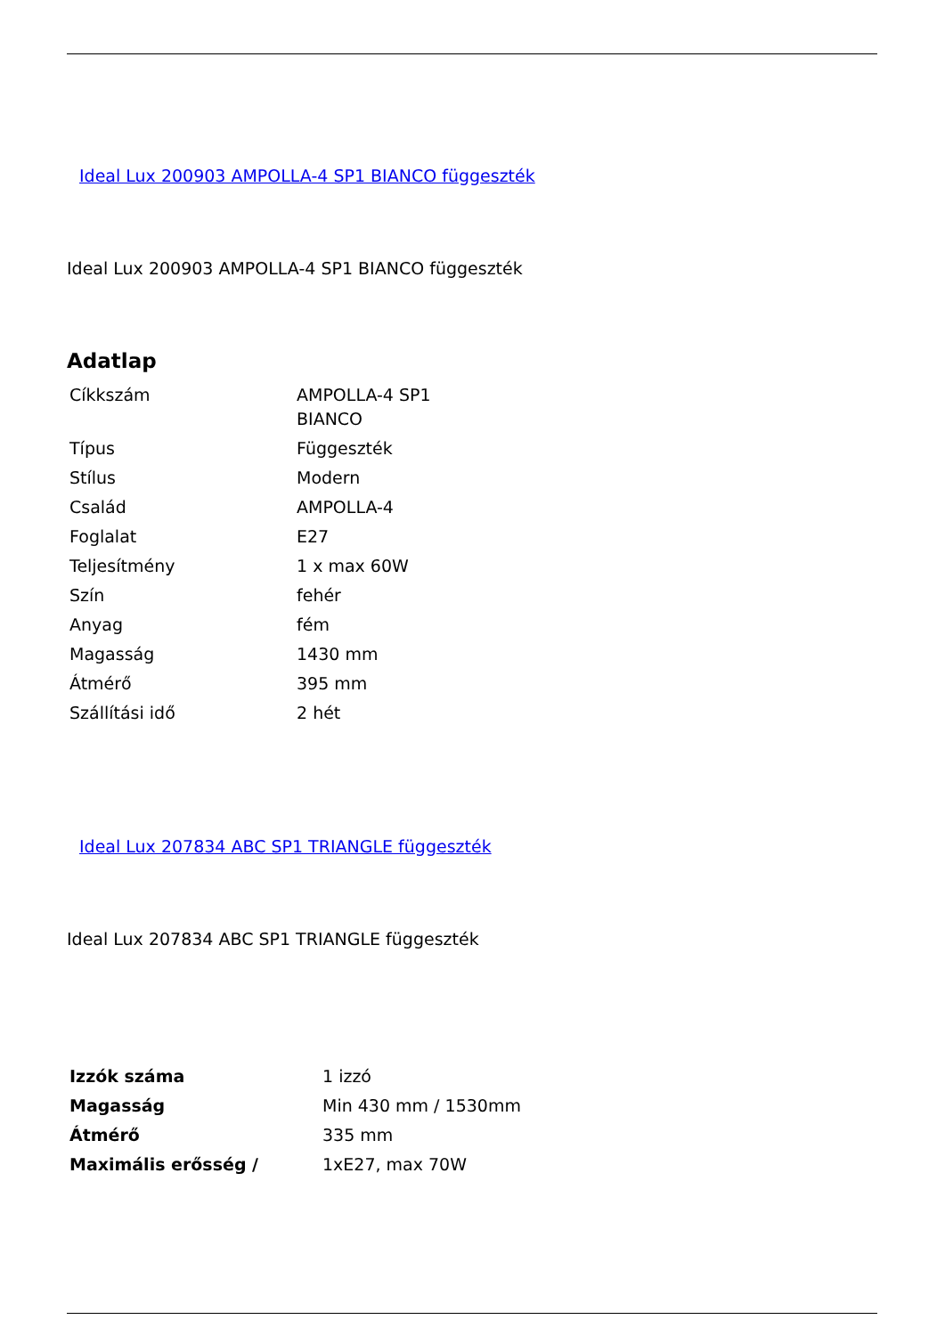Ideal Lux 200903 AMPOLLA-4 SP1 BIANCO függeszték
Ideal Lux 200903 AMPOLLA-4 SP1 BIANCO függeszték
Adatlap
| Cíkkszám | AMPOLLA-4 SP1 BIANCO |
| Típus | Függeszték |
| Stílus | Modern |
| Család | AMPOLLA-4 |
| Foglalat | E27 |
| Teljesítmény | 1 x max 60W |
| Szín | fehér |
| Anyag | fém |
| Magasság | 1430 mm |
| Átmérő | 395 mm |
| Szállítási idő | 2 hét |
Ideal Lux 207834 ABC SP1 TRIANGLE függeszték
Ideal Lux 207834 ABC SP1 TRIANGLE függeszték
| Izzók száma | 1 izzó |
| Magasság | Min 430 mm / 1530mm |
| Átmérő | 335 mm |
| Maximális erősség / | 1xE27, max 70W |